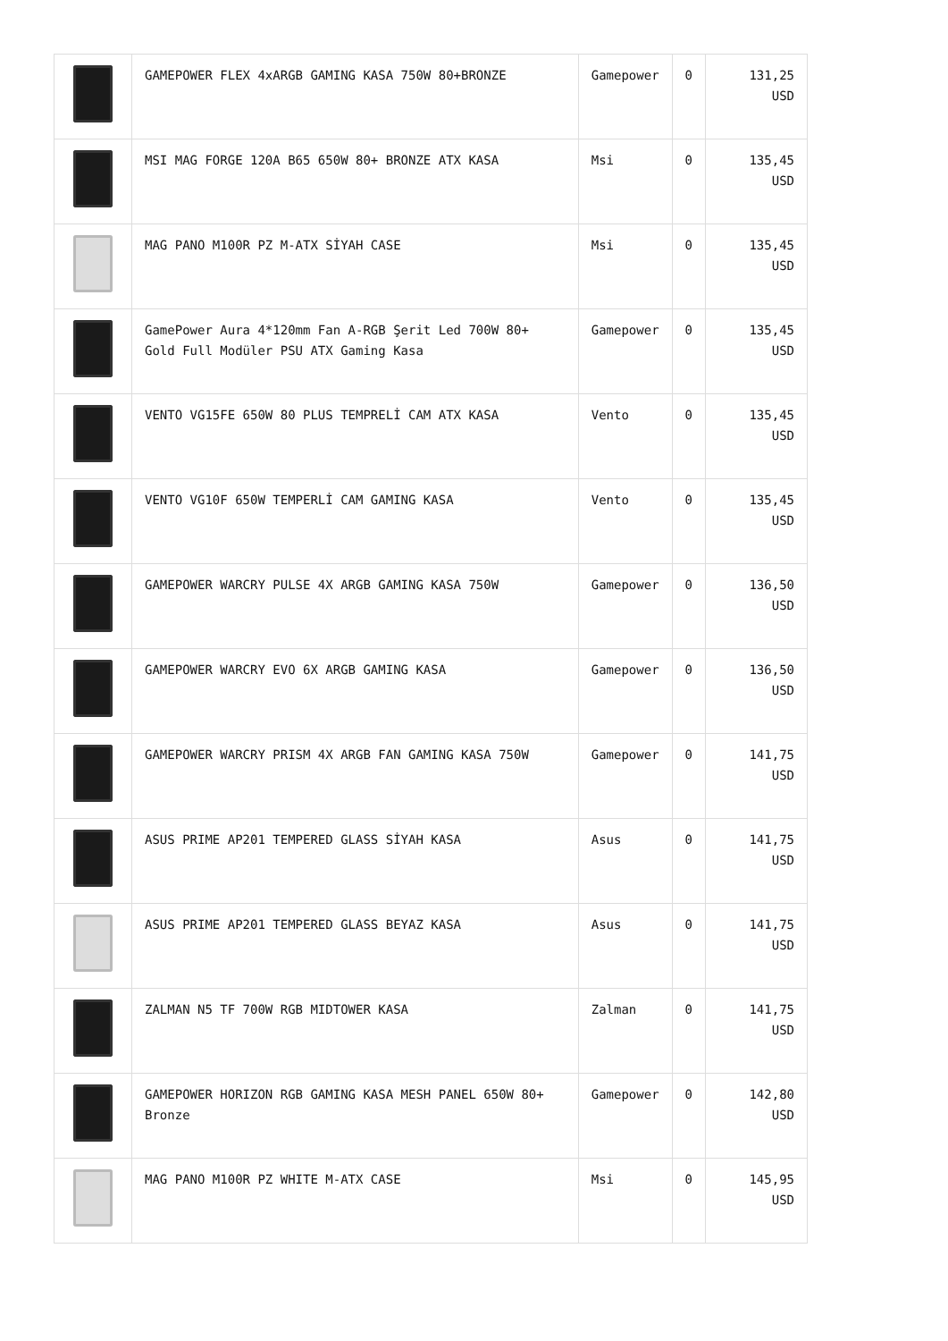| | GAMEPOWER FLEX 4xARGB GAMING KASA 750W 80+BRONZE | Gamepower | 0 | 131,25 USD |
| | MSI MAG FORGE 120A B65 650W 80+ BRONZE ATX KASA | Msi | 0 | 135,45 USD |
| | MAG PANO M100R PZ M-ATX SİYAH CASE | Msi | 0 | 135,45 USD |
| | GamePower Aura 4*120mm Fan A-RGB Şerit Led 700W 80+ Gold Full Modüler PSU ATX Gaming Kasa | Gamepower | 0 | 135,45 USD |
| | VENTO VG15FE 650W 80 PLUS TEMPRELİ CAM ATX KASA | Vento | 0 | 135,45 USD |
| | VENTO VG10F 650W TEMPERLİ CAM GAMING KASA | Vento | 0 | 135,45 USD |
| | GAMEPOWER WARCRY PULSE 4X ARGB GAMING KASA 750W | Gamepower | 0 | 136,50 USD |
| | GAMEPOWER WARCRY EVO 6X ARGB GAMING KASA | Gamepower | 0 | 136,50 USD |
| | GAMEPOWER WARCRY PRISM 4X ARGB FAN GAMING KASA 750W | Gamepower | 0 | 141,75 USD |
| | ASUS PRIME AP201 TEMPERED GLASS SİYAH KASA | Asus | 0 | 141,75 USD |
| | ASUS PRIME AP201 TEMPERED GLASS BEYAZ KASA | Asus | 0 | 141,75 USD |
| | ZALMAN N5 TF 700W RGB MIDTOWER KASA | Zalman | 0 | 141,75 USD |
| | GAMEPOWER HORIZON RGB GAMING KASA MESH PANEL 650W 80+ Bronze | Gamepower | 0 | 142,80 USD |
| | MAG PANO M100R PZ WHITE M-ATX CASE | Msi | 0 | 145,95 USD |